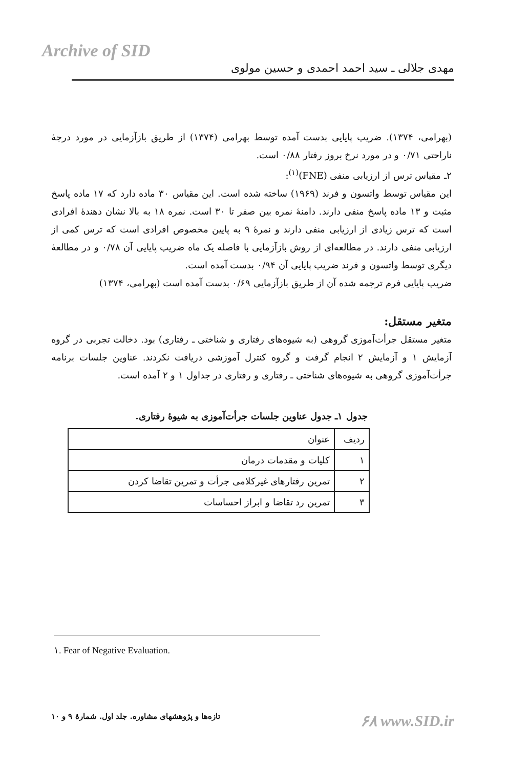Archive of SID
مهدی جلالی ـ سید احمد احمدی و حسین مولوی
(بهرامی، ۱۳۷۴). ضریب پایایی بدست آمده توسط بهرامی (۱۳۷۴) از طریق بازآزمایی در مورد درجهٔ ناراحتی ۰/۷۱ و در مورد نرخ بروز رفتار ۰/۸۸ است.
۲ـ مقیاس ترس از ارزیابی منفی (FNE)<sup>(۱)</sup>:
این مقیاس توسط واتسون و فرند (۱۹۶۹) ساخته شده است. این مقیاس ۳۰ ماده دارد که ۱۷ ماده پاسخ مثبت و ۱۳ ماده پاسخ منفی دارند. دامنهٔ نمره بین صفر تا ۳۰ است. نمره ۱۸ به بالا نشان دهندهٔ افرادی است که ترس زیادی از ارزیابی منفی دارند و نمرهٔ ۹ به پایین مخصوص افرادی است که ترس کمی از ارزیابی منفی دارند. در مطالعه‌ای از روش بازآزمایی با فاصله یک ماه ضریب پایایی آن ۰/۷۸ و در مطالعهٔ دیگری توسط واتسون و فرند ضریب پایایی آن ۰/۹۴ بدست آمده است.
ضریب پایایی فرم ترجمه شده آن از طریق بازآزمایی ۰/۶۹ بدست آمده است (بهرامی، ۱۳۷۴)
متغیر مستقل:
متغیر مستقل جرأت‌آموزی گروهی (به شیوه‌های رفتاری و شناختی ـ رفتاری) بود. دخالت تجربی در گروه آزمایش ۱ و آزمایش ۲ انجام گرفت و گروه کنترل آموزشی دریافت نکردند. عناوین جلسات برنامه جرأت‌آموزی گروهی به شیوه‌های شناختی ـ رفتاری و رفتاری در جداول ۱ و ۲ آمده است.
جدول ۱ـ جدول عناوین جلسات جرأت‌آموزی به شیوهٔ رفتاری.
| ردیف | عنوان |
| --- | --- |
| ۱ | کلیات و مقدمات درمان |
| ۲ | تمرین رفتارهای غیرکلامی جرأت و تمرین تقاضا کردن |
| ۳ | تمرین رد تقاضا و ابراز احساسات |
۱. Fear of Negative Evaluation.
تازه‌ها و پژوهشهای مشاوره. جلد اول. شمارهٔ ۹ و ۱۰ ۶۸ www.SID.ir